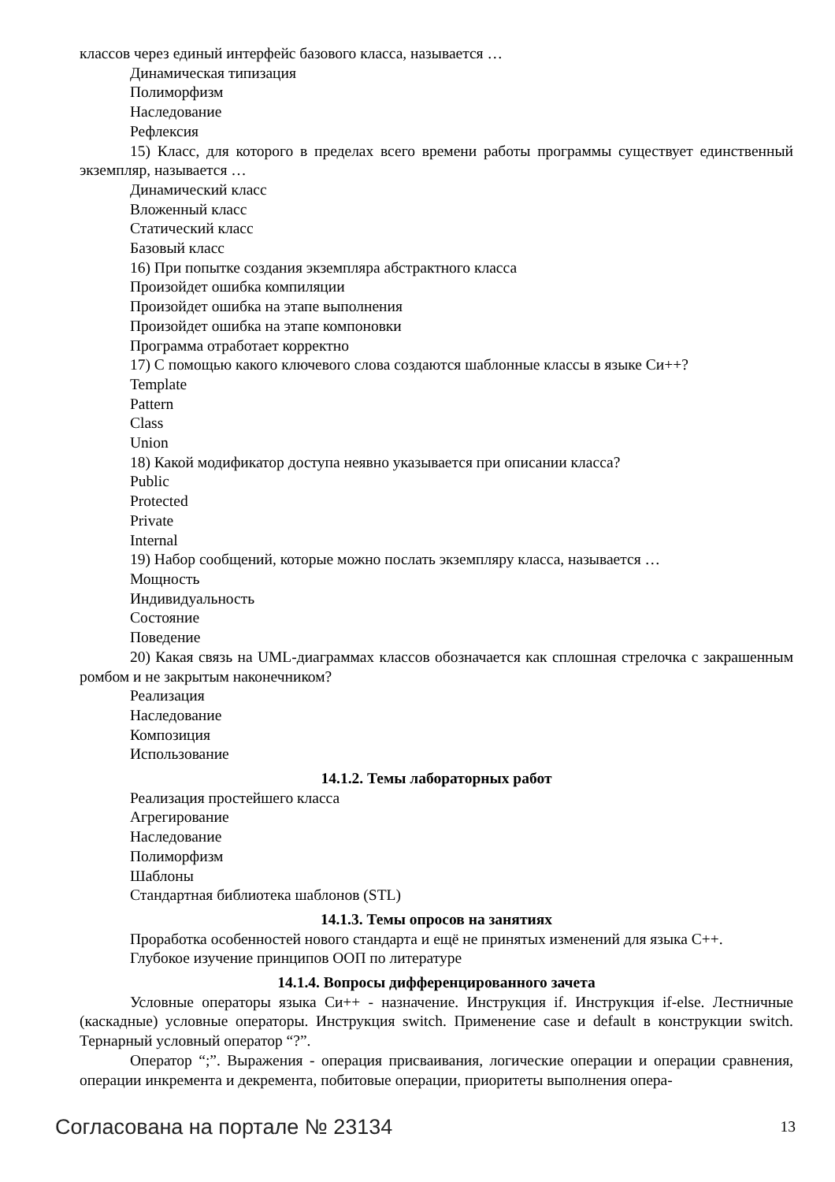классов через единый интерфейс базового класса, называется …
Динамическая типизация
Полиморфизм
Наследование
Рефлексия
15) Класс, для которого в пределах всего времени работы программы существует единственный экземпляр, называется …
Динамический класс
Вложенный класс
Статический класс
Базовый класс
16) При попытке создания экземпляра абстрактного класса
Произойдет ошибка компиляции
Произойдет ошибка на этапе выполнения
Произойдет ошибка на этапе компоновки
Программа отработает корректно
17) С помощью какого ключевого слова создаются шаблонные классы в языке Си++?
Template
Pattern
Class
Union
18) Какой модификатор доступа неявно указывается при описании класса?
Public
Protected
Private
Internal
19) Набор сообщений, которые можно послать экземпляру класса, называется …
Мощность
Индивидуальность
Состояние
Поведение
20) Какая связь на UML-диаграммах классов обозначается как сплошная стрелочка с закрашенным ромбом и не закрытым наконечником?
Реализация
Наследование
Композиция
Использование
14.1.2. Темы лабораторных работ
Реализация простейшего класса
Агрегирование
Наследование
Полиморфизм
Шаблоны
Стандартная библиотека шаблонов (STL)
14.1.3. Темы опросов на занятиях
Проработка особенностей нового стандарта и ещё не принятых изменений для языка C++.
Глубокое изучение принципов ООП по литературе
14.1.4. Вопросы дифференцированного зачета
Условные операторы языка Си++ - назначение. Инструкция if. Инструкция if-else. Лестничные (каскадные) условные операторы. Инструкция switch. Применение case и default в конструкции switch. Тернарный условный оператор “?”.
Оператор “;”. Выражения - операция присваивания, логические операции и операции сравнения, операции инкремента и декремента, побитовые операции, приоритеты выполнения опера-
Согласована на портале № 23134 13